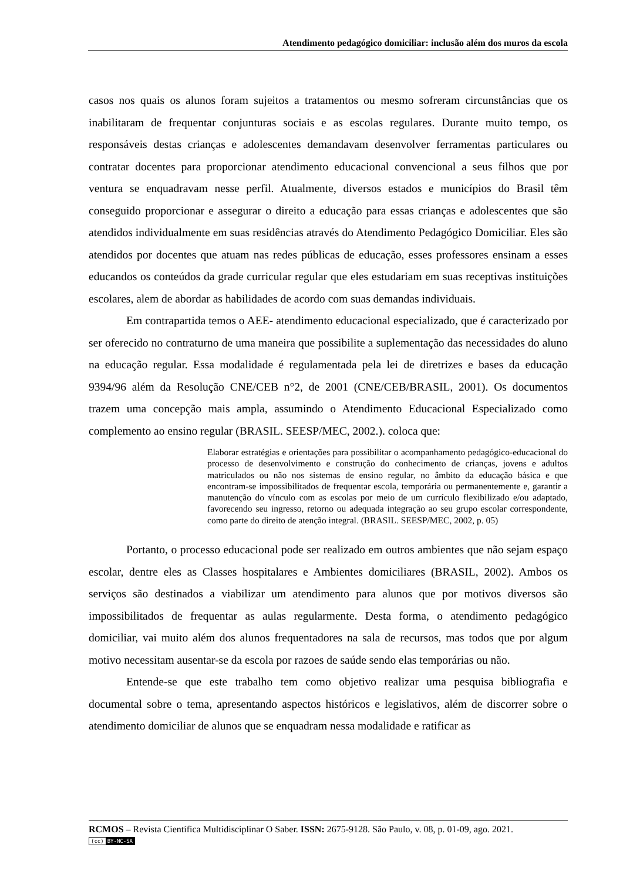Atendimento pedagógico domiciliar: inclusão além dos muros da escola
casos nos quais os alunos foram sujeitos a tratamentos ou mesmo sofreram circunstâncias que os inabilitaram de frequentar conjunturas sociais e as escolas regulares. Durante muito tempo, os responsáveis destas crianças e adolescentes demandavam desenvolver ferramentas particulares ou contratar docentes para proporcionar atendimento educacional convencional a seus filhos que por ventura se enquadravam nesse perfil. Atualmente, diversos estados e municípios do Brasil têm conseguido proporcionar e assegurar o direito a educação para essas crianças e adolescentes que são atendidos individualmente em suas residências através do Atendimento Pedagógico Domiciliar. Eles são atendidos por docentes que atuam nas redes públicas de educação, esses professores ensinam a esses educandos os conteúdos da grade curricular regular que eles estudariam em suas receptivas instituições escolares, alem de abordar as habilidades de acordo com suas demandas individuais.
Em contrapartida temos o AEE- atendimento educacional especializado, que é caracterizado por ser oferecido no contraturno de uma maneira que possibilite a suplementação das necessidades do aluno na educação regular. Essa modalidade é regulamentada pela lei de diretrizes e bases da educação 9394/96 além da Resolução CNE/CEB n°2, de 2001 (CNE/CEB/BRASIL, 2001). Os documentos trazem uma concepção mais ampla, assumindo o Atendimento Educacional Especializado como complemento ao ensino regular (BRASIL. SEESP/MEC, 2002.). coloca que:
Elaborar estratégias e orientações para possibilitar o acompanhamento pedagógico-educacional do processo de desenvolvimento e construção do conhecimento de crianças, jovens e adultos matriculados ou não nos sistemas de ensino regular, no âmbito da educação básica e que encontram-se impossibilitados de frequentar escola, temporária ou permanentemente e, garantir a manutenção do vínculo com as escolas por meio de um currículo flexibilizado e/ou adaptado, favorecendo seu ingresso, retorno ou adequada integração ao seu grupo escolar correspondente, como parte do direito de atenção integral. (BRASIL. SEESP/MEC, 2002, p. 05)
Portanto, o processo educacional pode ser realizado em outros ambientes que não sejam espaço escolar, dentre eles as Classes hospitalares e Ambientes domiciliares (BRASIL, 2002). Ambos os serviços são destinados a viabilizar um atendimento para alunos que por motivos diversos são impossibilitados de frequentar as aulas regularmente. Desta forma, o atendimento pedagógico domiciliar, vai muito além dos alunos frequentadores na sala de recursos, mas todos que por algum motivo necessitam ausentar-se da escola por razoes de saúde sendo elas temporárias ou não.
Entende-se que este trabalho tem como objetivo realizar uma pesquisa bibliografia e documental sobre o tema, apresentando aspectos históricos e legislativos, além de discorrer sobre o atendimento domiciliar de alunos que se enquadram nessa modalidade e ratificar as
RCMOS – Revista Científica Multidisciplinar O Saber. ISSN: 2675-9128. São Paulo, v. 08, p. 01-09, ago. 2021.
(cc) BY-NC-SA